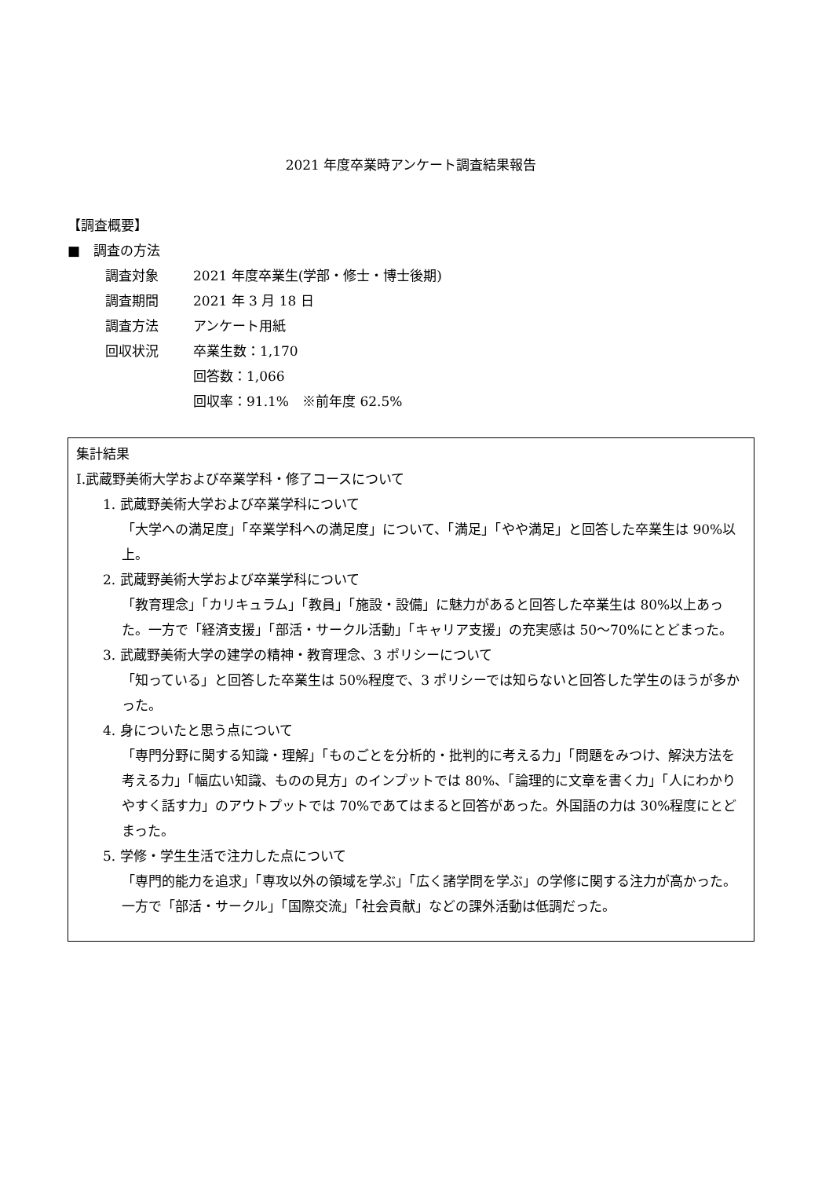2021 年度卒業時アンケート調査結果報告
【調査概要】
■　調査の方法
調査対象 2021 年度卒業生(学部・修士・博士後期)
調査期間 2021 年 3 月 18 日
調査方法 アンケート用紙
回収状況 卒業生数：1,170
回答数：1,066
回収率：91.1%　※前年度 62.5%
集計結果
Ⅰ.武蔵野美術大学および卒業学科・修了コースについて
1. 武蔵野美術大学および卒業学科について
「大学への満足度」「卒業学科への満足度」について、「満足」「やや満足」と回答した卒業生は 90%以上。
2. 武蔵野美術大学および卒業学科について
「教育理念」「カリキュラム」「教員」「施設・設備」に魅力があると回答した卒業生は 80%以上あった。一方で「経済支援」「部活・サークル活動」「キャリア支援」の充実感は 50～70%にとどまった。
3. 武蔵野美術大学の建学の精神・教育理念、3 ポリシーについて
「知っている」と回答した卒業生は 50%程度で、3 ポリシーでは知らないと回答した学生のほうが多かった。
4. 身についたと思う点について
「専門分野に関する知識・理解」「ものごとを分析的・批判的に考える力」「問題をみつけ、解決方法を考える力」「幅広い知識、ものの見方」のインプットでは 80%、「論理的に文章を書く力」「人にわかりやすく話す力」のアウトプットでは 70%であてはまると回答があった。外国語の力は 30%程度にとどまった。
5. 学修・学生生活で注力した点について
「専門的能力を追求」「専攻以外の領域を学ぶ」「広く諸学問を学ぶ」の学修に関する注力が高かった。一方で「部活・サークル」「国際交流」「社会貢献」などの課外活動は低調だった。